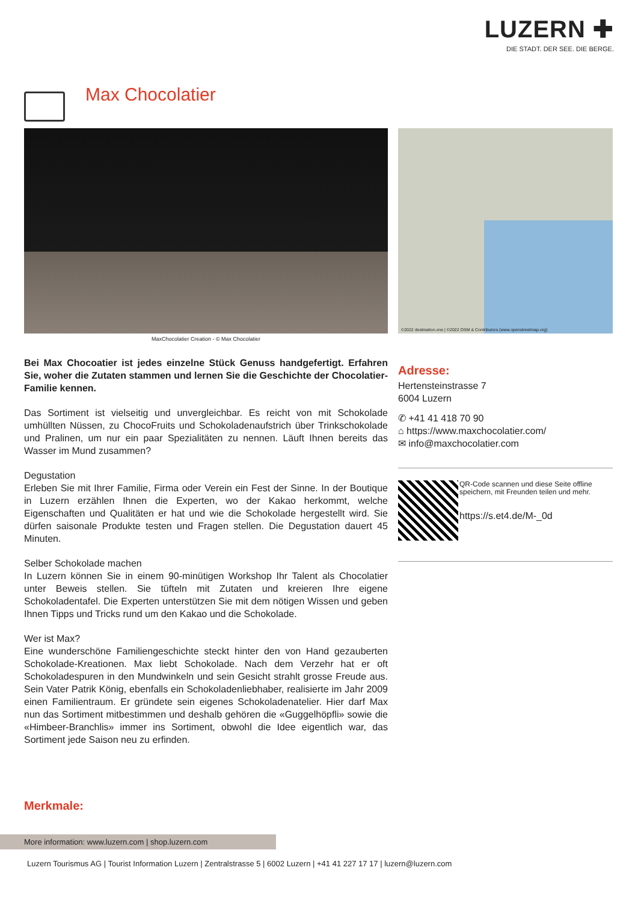LUZERN ✚
DIE STADT. DER SEE. DIE BERGE.
Max Chocolatier
MaxChocolatier Creation - © Max Chocolatier
©2022 destination.one | ©2022 OSM & Contributors (www.openstreetmap.org)
Bei Max Chocoatier ist jedes einzelne Stück Genuss handgefertigt. Erfahren Sie, woher die Zutaten stammen und lernen Sie die Geschichte der Chocolatier-Familie kennen.
Das Sortiment ist vielseitig und unvergleichbar. Es reicht von mit Schokolade umhüllten Nüssen, zu ChocoFruits und Schokoladenaufstrich über Trinkschokolade und Pralinen, um nur ein paar Spezialitäten zu nennen. Läuft Ihnen bereits das Wasser im Mund zusammen?
Degustation
Erleben Sie mit Ihrer Familie, Firma oder Verein ein Fest der Sinne. In der Boutique in Luzern erzählen Ihnen die Experten, wo der Kakao herkommt, welche Eigenschaften und Qualitäten er hat und wie die Schokolade hergestellt wird. Sie dürfen saisonale Produkte testen und Fragen stellen. Die Degustation dauert 45 Minuten.
Selber Schokolade machen
In Luzern können Sie in einem 90-minütigen Workshop Ihr Talent als Chocolatier unter Beweis stellen. Sie tüfteln mit Zutaten und kreieren Ihre eigene Schokoladentafel. Die Experten unterstützen Sie mit dem nötigen Wissen und geben Ihnen Tipps und Tricks rund um den Kakao und die Schokolade.
Wer ist Max?
Eine wunderschöne Familiengeschichte steckt hinter den von Hand gezauberten Schokolade-Kreationen. Max liebt Schokolade. Nach dem Verzehr hat er oft Schokoladespuren in den Mundwinkeln und sein Gesicht strahlt grosse Freude aus. Sein Vater Patrik König, ebenfalls ein Schokoladenliebhaber, realisierte im Jahr 2009 einen Familientraum. Er gründete sein eigenes Schokoladenatelier. Hier darf Max nun das Sortiment mitbestimmen und deshalb gehören die «Guggelhöpfli» sowie die «Himbeer-Branchlis» immer ins Sortiment, obwohl die Idee eigentlich war, das Sortiment jede Saison neu zu erfinden.
Adresse:
Hertensteinstrasse 7
6004 Luzern
✆ +41 41 418 70 90
⌂ https://www.maxchocolatier.com/
✉ info@maxchocolatier.com
QR-Code scannen und diese Seite offline speichern, mit Freunden teilen und mehr.
https://s.et4.de/M-_0d
Merkmale:
More information: www.luzern.com | shop.luzern.com
Luzern Tourismus AG | Tourist Information Luzern | Zentralstrasse 5 | 6002 Luzern | +41 41 227 17 17 | luzern@luzern.com